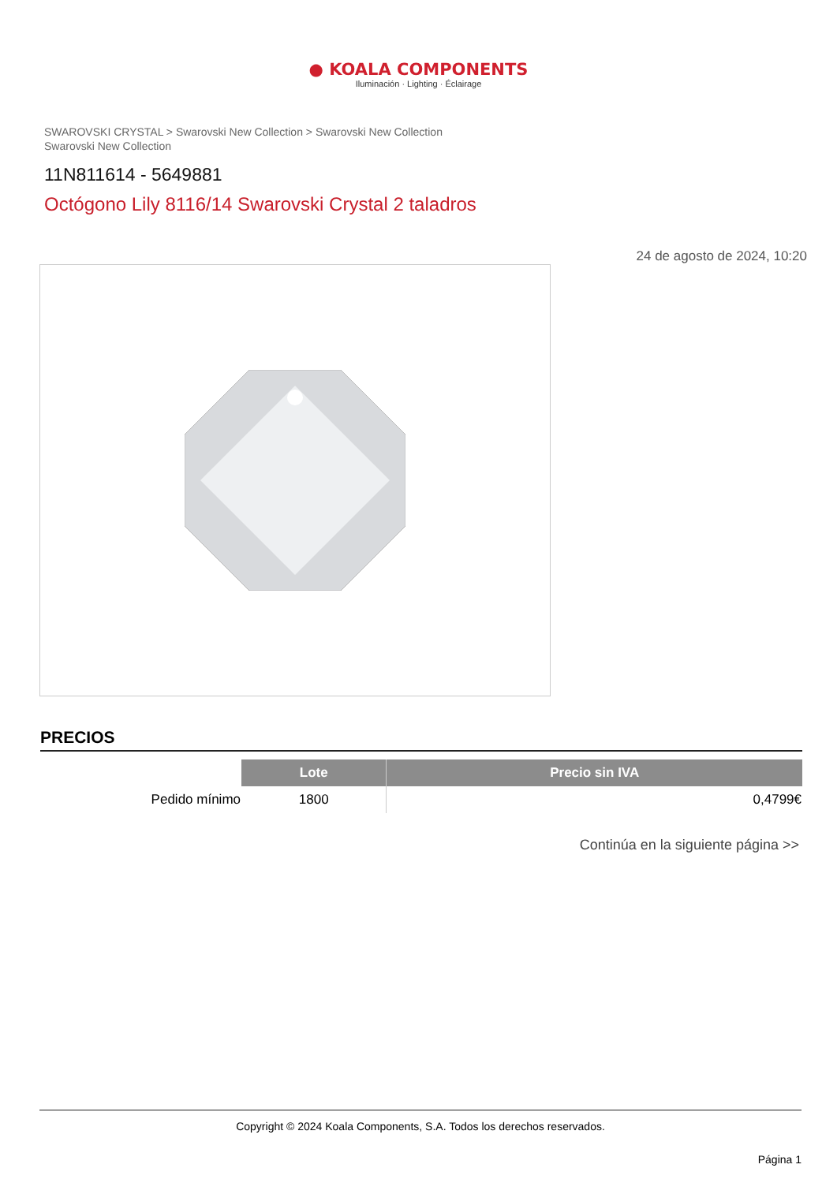● KOALA COMPONENTS
Iluminación · Lighting · Éclairage
SWAROVSKI CRYSTAL > Swarovski New Collection > Swarovski New Collection
Swarovski New Collection
11N811614 - 5649881
Octógono Lily 8116/14 Swarovski Crystal 2 taladros
24 de agosto de 2024, 10:20
PRECIOS
| | Lote | Precio sin IVA |
| --- | --- | --- |
| Pedido mínimo | 1800 | 0,4799€ |
Continúa en la siguiente página >>
Copyright © 2024 Koala Components, S.A. Todos los derechos reservados.
Página 1